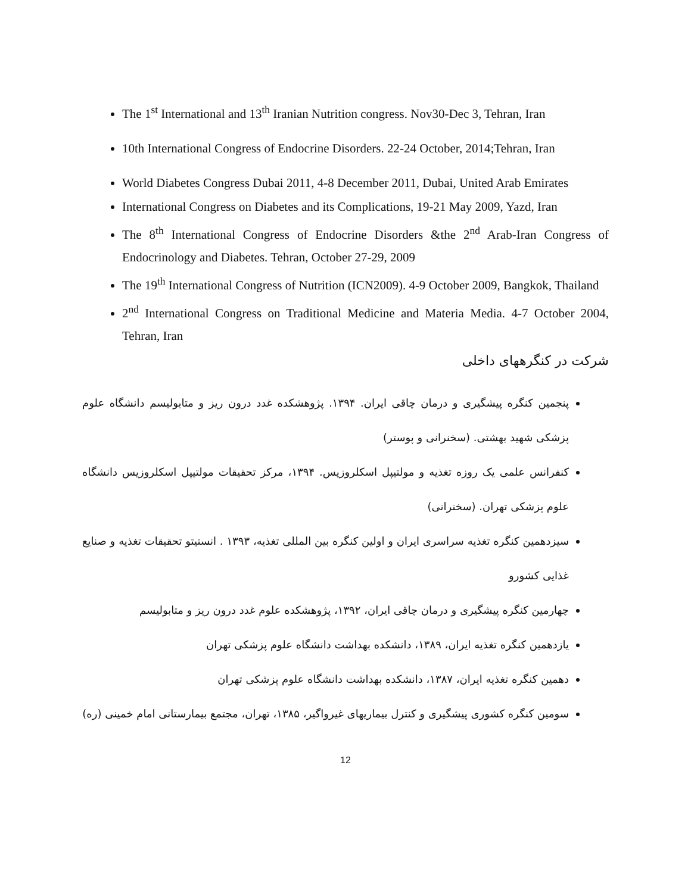The 1<sup>st</sup> International and 13<sup>th</sup> Iranian Nutrition congress. Nov30-Dec 3, Tehran, Iran
10th International Congress of Endocrine Disorders. 22-24 October, 2014;Tehran, Iran
World Diabetes Congress Dubai 2011, 4-8 December 2011, Dubai, United Arab Emirates
International Congress on Diabetes and its Complications, 19-21 May 2009, Yazd, Iran
The 8<sup>th</sup> International Congress of Endocrine Disorders &the 2<sup>nd</sup> Arab-Iran Congress of Endocrinology and Diabetes. Tehran, October 27-29, 2009
The 19<sup>th</sup> International Congress of Nutrition (ICN2009). 4-9 October 2009, Bangkok, Thailand
2<sup>nd</sup> International Congress on Traditional Medicine and Materia Media. 4-7 October 2004, Tehran, Iran
شرکت در کنگرههای داخلی
پنجمین کنگره پیشگیری و درمان چاقی ایران. ۱۳۹۴. پژوهشکده غدد درون ریز و متابولیسم دانشگاه علوم پزشکی شهید بهشتی. (سخنرانی و پوستر)
کنفرانس علمی یک روزه تغذیه و مولتیپل اسکلروزیس. ۱۳۹۴، مرکز تحقیقات مولتیپل اسکلروزیس دانشگاه علوم پزشکی تهران. (سخنرانی)
سیزدهمین کنگره تغذیه سراسری ایران و اولین کنگره بین المللی تغذیه، ۱۳۹۳ . انستیتو تحقیقات تغذیه و صنایع غذایی کشورو
چهارمین کنگره پیشگیری و درمان چاقی ایران، ۱۳۹۲، پژوهشکده علوم غدد درون ریز و متابولیسم
یازدهمین کنگره تغذیه ایران، ۱۳۸۹، دانشکده بهداشت دانشگاه علوم پزشکی تهران
دهمین کنگره تغذیه ایران، ۱۳۸۷، دانشکده بهداشت دانشگاه علوم پزشکی تهران
سومین کنگره کشوری پیشگیری و کنترل بیماریهای غیرواگیر، ۱۳۸۵، تهران، مجتمع بیمارستانی امام خمینی (ره)
12